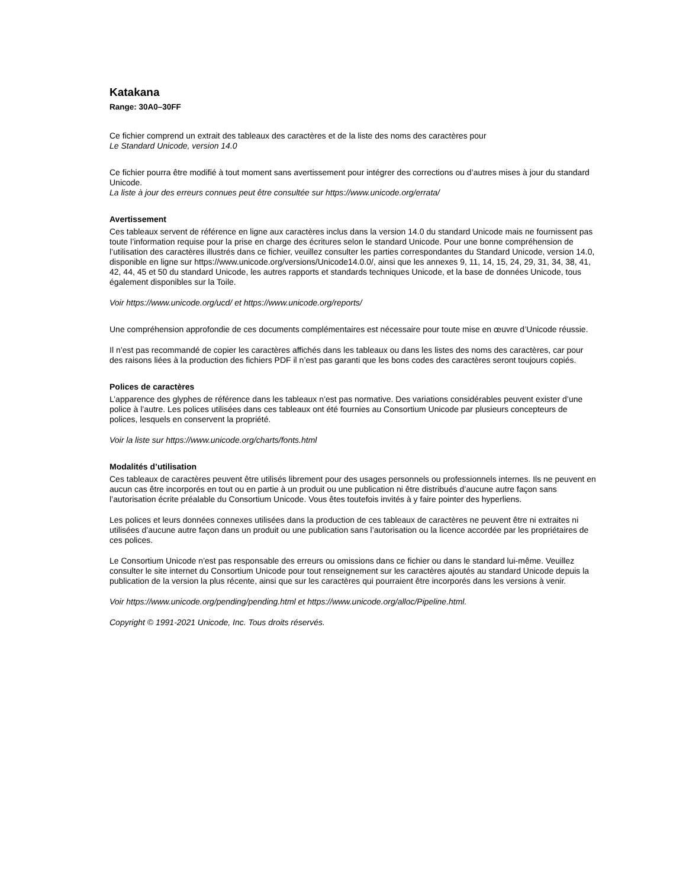Katakana
Range: 30A0–30FF
Ce fichier comprend un extrait des tableaux des caractères et de la liste des noms des caractères pour
Le Standard Unicode, version 14.0
Ce fichier pourra être modifié à tout moment sans avertissement pour intégrer des corrections ou d’autres mises à jour du standard Unicode.
La liste à jour des erreurs connues peut être consultée sur https://www.unicode.org/errata/
Avertissement
Ces tableaux servent de référence en ligne aux caractères inclus dans la version 14.0 du standard Unicode mais ne fournissent pas toute l’information requise pour la prise en charge des écritures selon le standard Unicode. Pour une bonne compréhension de l’utilisation des caractères illustrés dans ce fichier, veuillez consulter les parties correspondantes du Standard Unicode, version 14.0, disponible en ligne sur https://www.unicode.org/versions/Unicode14.0.0/, ainsi que les annexes 9, 11, 14, 15, 24, 29, 31, 34, 38, 41, 42, 44, 45 et 50 du standard Unicode, les autres rapports et standards techniques Unicode, et la base de données Unicode, tous également disponibles sur la Toile.
Voir https://www.unicode.org/ucd/ et https://www.unicode.org/reports/
Une compréhension approfondie de ces documents complémentaires est nécessaire pour toute mise en œuvre d’Unicode réussie.
Il n’est pas recommandé de copier les caractères affichés dans les tableaux ou dans les listes des noms des caractères, car pour des raisons liées à la production des fichiers PDF il n’est pas garanti que les bons codes des caractères seront toujours copiés.
Polices de caractères
L’apparence des glyphes de référence dans les tableaux n’est pas normative. Des variations considérables peuvent exister d’une police à l’autre. Les polices utilisées dans ces tableaux ont été fournies au Consortium Unicode par plusieurs concepteurs de polices, lesquels en conservent la propriété.
Voir la liste sur https://www.unicode.org/charts/fonts.html
Modalités d’utilisation
Ces tableaux de caractères peuvent être utilisés librement pour des usages personnels ou professionnels internes. Ils ne peuvent en aucun cas être incorporés en tout ou en partie à un produit ou une publication ni être distribués d’aucune autre façon sans l’autorisation écrite préalable du Consortium Unicode. Vous êtes toutefois invités à y faire pointer des hyperliens.
Les polices et leurs données connexes utilisées dans la production de ces tableaux de caractères ne peuvent être ni extraites ni utilisées d’aucune autre façon dans un produit ou une publication sans l’autorisation ou la licence accordée par les propriétaires de ces polices.
Le Consortium Unicode n’est pas responsable des erreurs ou omissions dans ce fichier ou dans le standard lui-même. Veuillez consulter le site internet du Consortium Unicode pour tout renseignement sur les caractères ajoutés au standard Unicode depuis la publication de la version la plus récente, ainsi que sur les caractères qui pourraient être incorporés dans les versions à venir.
Voir https://www.unicode.org/pending/pending.html et https://www.unicode.org/alloc/Pipeline.html.
Copyright © 1991-2021 Unicode, Inc. Tous droits réservés.